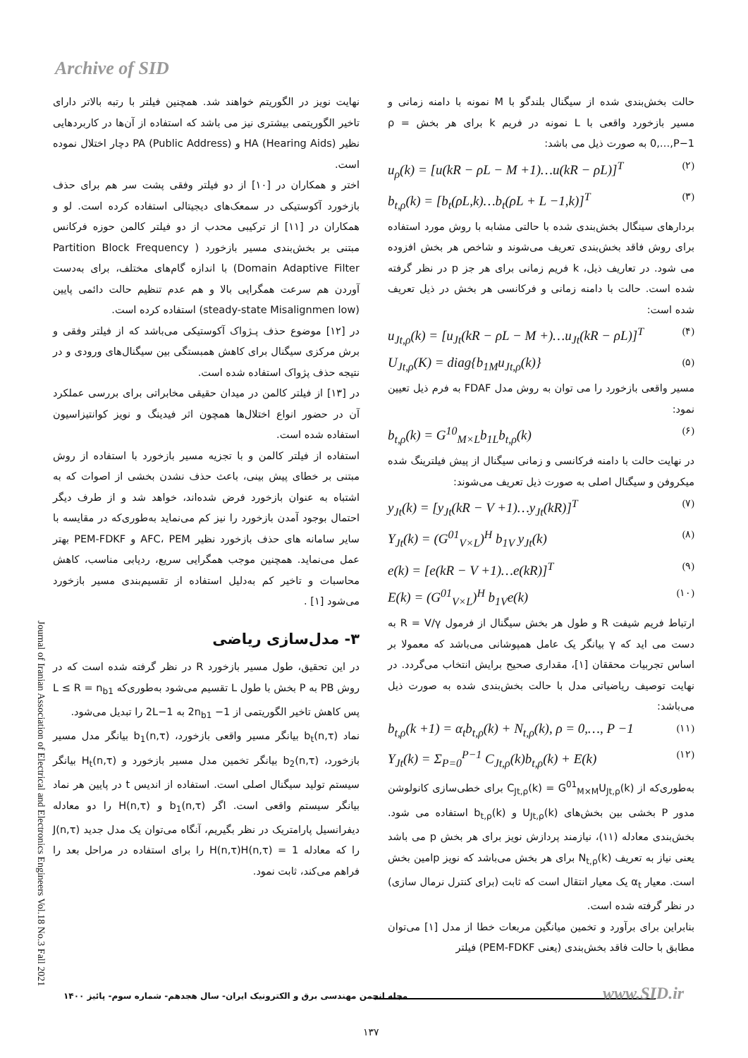Archive of SID
نهایت نویز در الگوریتم خواهند شد. همچنین فیلتر با رتبه بالاتر دارای تاخیر الگوریتمی بیشتری نیز می باشد که استفاده از آن‌ها در کاربردهایی نظیر HA (Hearing Aids) و PA (Public Address) دچار اختلال نموده است.
اختر و همکاران در [۱۰] از دو فیلتر وفقی پشت سر هم برای حذف بازخورد آکوستیکی در سمعک‌های دیجیتالی استفاده کرده است. لو و همکاران در [۱۱] از ترکیبی محدب از دو فیلتر کالمن حوزه فرکانس مبتنی بر بخش‌بندی مسیر بازخورد ( Partition Block Frequency Domain Adaptive Filter) با اندازه گام‌های مختلف، برای به‌دست آوردن هم سرعت همگرایی بالا و هم عدم تنظیم حالت دائمی پایین (steady-state Misalignmen low) استفاده کرده است.
در [۱۲] موضوع حذف پـژواک آکوستیکی می‌باشد که از فیلتر وفقی و برش مرکزی سیگنال برای کاهش همبستگی بین سیگنال‌های ورودی و در نتیجه حذف پژواک استفاده شده است.
در [۱۳] از فیلتر کالمن در میدان حقیقی مخابراتی برای بررسی عملکرد آن در حضور انواع اختلال‌ها همچون اثر فیدینگ و نویز کوانتیزاسیون استفاده شده است.
استفاده از فیلتر کالمن و با تجزیه مسیر بازخورد با استفاده از روش مبتنی بر خطای پیش بینی، باعث حذف نشدن بخشی از اصوات که به اشتباه به عنوان بازخورد فرض شده‌اند، خواهد شد و از طرف دیگر احتمال بوجود آمدن بازخورد را نیز کم می‌نماید به‌طوری‌که در مقایسه با سایر سامانه های حذف بازخورد نظیر AFC، PEM و PEM-FDKF بهتر عمل می‌نماید. همچنین موجب همگرایی سریع، ردیابی مناسب، کاهش محاسبات و تاخیر کم به‌دلیل استفاده از تقسیم‌بندی مسیر بازخورد می‌شود [۱] .
۳- مدل‌سازی ریاضی
در این تحقیق، طول مسیر بازخورد R در نظر گرفته شده است که در روش PB به P بخش با طول L تقسیم می‌شود به‌طوری‌که L ≤ R = n<sub>b1</sub> پس کاهش تاخیر الگوریتمی از 2n<sub>b1</sub> −1 به 2L−1 را تبدیل می‌شود.
نماد b<sub>t</sub>(n,τ) بیانگر مسیر واقعی بازخورد، b<sub>1</sub>(n,τ) بیانگر مدل مسیر بازخورد، b<sub>2</sub>(n,τ) بیانگر تخمین مدل مسیر بازخورد و H<sub>t</sub>(n,τ) بیانگر سیستم تولید سیگنال اصلی است. استفاده از اندیس t در پایین هر نماد بیانگر سیستم واقعی است. اگر b<sub>1</sub>(n,τ) و H(n,τ) را دو معادله دیفرانسیل پارامتریک در نظر بگیریم، آنگاه می‌توان یک مدل جدید J(n,τ) را که معادله H(n,τ)H(n,τ) = 1 را برای استفاده در مراحل بعد را فراهم می‌کند، ثابت نمود.
حالت بخش‌بندی شده از سیگنال بلندگو با M نمونه با دامنه زمانی و مسیر بازخورد واقعی با L نمونه در فریم k برای هر بخش ρ = 0,…,P−1 به صورت ذیل می باشد:
u<sub>ρ</sub>(k) = [u(kR − ρL − M +1)…u(kR − ρL)]<sup>T</sup> (۲)
b<sub>t,ρ</sub>(k) = [b<sub>t</sub>(ρL,k)…b<sub>t</sub>(ρL + L −1,k)]<sup>T</sup> (۳)
بردارهای سینگال بخش‌بندی شده با حالتی مشابه با روش مورد استفاده برای روش فاقد بخش‌بندی تعریف می‌شوند و شاخص هر بخش افزوده می شود. در تعاریف ذیل، k فریم زمانی برای هر جز p در نظر گرفته شده است. حالت با دامنه زمانی و فرکانسی هر بخش در ذیل تعریف شده است:
u<sub>Jt,ρ</sub>(k) = [u<sub>Jt</sub>(kR − ρL − M +)…u<sub>Jt</sub>(kR − ρL)]<sup>T</sup> (۴)
U<sub>Jt,ρ</sub>(K) = diag{b<sub>1M</sub>u<sub>Jt,ρ</sub>(k)} (۵)
مسیر واقعی بازخورد را می توان به روش مدل FDAF به فرم ذیل تعیین نمود:
b<sub>t,ρ</sub>(k) = G<sup>10</sup><sub>M×L</sub>b<sub>1L</sub>b<sub>t,ρ</sub>(k) (۶)
در نهایت حالت با دامنه فرکانسی و زمانی سیگنال از پیش فیلترینگ شده میکروفن و سیگنال اصلی به صورت ذیل تعریف می‌شوند:
y<sub>Jt</sub>(k) = [y<sub>Jt</sub>(kR − V +1)…y<sub>Jt</sub>(kR)]<sup>T</sup> (۷)
Y<sub>Jt</sub>(k) = (G<sup>01</sup><sub>V×L</sub>)<sup>H</sup> b<sub>1V</sub> y<sub>Jt</sub>(k) (۸)
e(k) = [e(kR − V +1)…e(kR)]<sup>T</sup> (۹)
E(k) = (G<sup>01</sup><sub>V×L</sub>)<sup>H</sup> b<sub>1V</sub>e(k) (۱۰)
ارتباط فریم شیفت R و طول هر بخش سیگنال از فرمول R = V/γ به دست می اید که γ بیانگر یک عامل همپوشانی می‌باشد که معمولا بر اساس تجربیات محققان [۱]، مقداری صحیح برایش انتخاب می‌گردد. در نهایت توصیف ریاضیاتی مدل با حالت بخش‌بندی شده به صورت ذیل می‌باشد:
b<sub>t,ρ</sub>(k +1) = α<sub>t</sub>b<sub>t,ρ</sub>(k) + N<sub>t,ρ</sub>(k), ρ = 0,…, P −1 (۱۱)
Y<sub>Jt</sub>(k) = Σ<sub>P=0</sub><sup>P−1</sup> C<sub>Jt,ρ</sub>(k)b<sub>t,ρ</sub>(k) + E(k) (۱۲)
به‌طوری‌که از C<sub>Jt,ρ</sub>(k) = G<sup>01</sup><sub>M×M</sub>U<sub>Jt,ρ</sub>(k) برای خطی‌سازی کانولوشن مدور P بخشی بین بخش‌های U<sub>Jt,ρ</sub>(k) و b<sub>t,ρ</sub>(k) استفاده می شود. بخش‌بندی معادله (۱۱)، نیازمند پردازش نویز برای هر بخش p می باشد یعنی نیاز به تعریف N<sub>t,ρ</sub>(k) برای هر بخش می‌باشد که نویز pامین بخش است. معیار α<sub>t</sub> یک معیار انتقال است که ثابت (برای کنترل نرمال سازی) در نظر گرفته شده است.
بنابراین برای برآورد و تخمین میانگین مربعات خطا از مدل [۱] می‌توان مطابق با حالت فاقد بخش‌بندی (یعنی PEM-FDKF) فیلتر
Journal of Iranian Association of Electrical and Electronics Engineers Vol.18 No.3 Fall 2021
مجله انجمن مهندسی برق و الکترونیک ایران- سال هجدهم- شماره سوم- پائیز ۱۴۰۰
www.SID.ir
۱۳۷